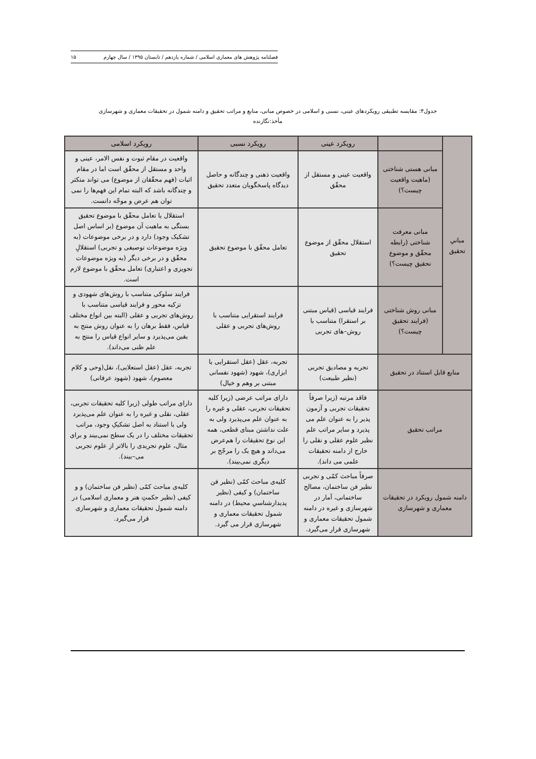فصلنامه پژوهش های معماری اسلامی / شماره یازدهم / تابستان ۱۳۹۵ / سال چهارم ۱۵
جدول۴: مقایسه تطبیقی رویکردهای عینی، نسبی و اسلامی در خصوص مبانی، منابع و مراتب تحقیق و دامنه شمول در تحقیقات معماری و شهرسازی
مأخذ:نگارنده
| مبانیِ تحقیق | | رویکرد عینی | رویکرد نسبی | رویکرد اسلامی |
| | مبانی هستی شناختی (ماهیت واقعیت چیست؟) | واقعیت عینی و مستقل از محقّق | واقعیت ذهنی و چندگانه و حاصل دیدگاه پاسخگویان متعدد تحقیق | واقعیت در مقام ثبوت و نفس الامر، عینی و واحد و مستقل از محقّق است اما در مقام اثبات (فهم محقّقان از موضوع) می تواند متکثر و چندگانه باشد که البته تمام این فهم‌ها را نمی توان هم عرض و موجّه دانست. |
| | مبانی معرفت شناختی (رابطه محقّق و موضوع تحقیق چیست؟) | استقلال محقّق از موضوع تحقیق | تعامل محقّق با موضوع تحقیق | استقلال یا تعامل محقّق با موضوع تحقیق بستگی به ماهیت آن موضوع (بر اساس اصل تشکیک وجود) دارد و در برخی موضوعات (به ویژه موضوعات توصیفی و تجربی) استقلالِ محقّق و در برخی دیگر (به ویژه موضوعات تجویزی و اعتباری) تعامل محقّق با موضوع لازم است. |
| | مبانی روش شناختی (فرایند تحقیق چیست؟) | فرایند قیاسی (قیاس مبتنی بر استقرا) متناسب با روش–های تجربی | فرایند استقرایی متناسب با روش‌های تجربی و عقلی | فرایند سلوکی متناسب با روش‌های شهودی و تزکیه محور و فرایند قیاسی متناسب با روش‌های تجربی و عقلی (البته بین انواع مختلف قیاس، فقط برهان را به عنوان روش منتج به یقین می‌پذیرد و سایر انواع قیاس را منتج به علم ظنی می‌داند). |
| منابع قابل استناد در تحقیق | | تجربه و مصادیق تجربی (نظیر طبیعت) | تجربه، عقل (عقل استقرایی یا ابزاری)، شهود (شهود نفسانی مبتنی بر وهم و خیال) | تجربه، عقل (عقل استعلایی)، نقل(وحی و کلام معصوم)، شهود (شهود عرفانی) |
| مراتب تحقیق | | فاقد مرتبه (زیرا صرفاً تحقیقات تجربی و آزمون پذیر را به عنوان علم می پذیرد و سایر مراتب علم نظیر علوم عقلی و نقلی را خارج از دامنه تحقیقات علمی می داند). | دارای مراتب عرضی (زیرا کلیه تحقیقات تجربی، عقلی و غیره را به عنوان علم می‌پذیرد ولی به علت نداشتن مبنای قطعی، همه این نوع تحقیقات را هم‌عرض می‌داند و هیچ یک را مرجّح بر دیگری نمی‌بیند). | دارای مراتب طولی (زیرا کلیه تحقیقات تجربی، عقلی، نقلی و غیره را به عنوان علم می‌پذیرد ولی با استناد به اصل تشکیکِ وجود، مراتب تحقیقات مختلف را در یک سطح نمی‌بیند و برای مثال، علوم تجریدی را بالاتر از علوم تجربی می–بیند). |
| دامنه شمول رویکرد در تحقیقات معماری و شهرسازی | | صرفاً مباحث کمّی و تجربی نظیر فن ساختمان، مصالح ساختمانی، آمار در شهرسازی و غیره در دامنه شمول تحقیقات معماری و شهرسازی قرار می‌گیرد. | کلیه‌ی مباحث کمّی (نظیر فن ساختمان) و کیفی (نظیر پدیدارشناسیِ محیط) در دامنه شمول تحقیقات معماری و شهرسازی قرار می گیرد. | کلیه‌ی مباحث کمّی (نظیر فن ساختمان) و و کیفی (نظیر حکمتِ هنر و معماری اسلامی) در دامنه شمول تحقیقات معماری و شهرسازی قرار می‌گیرد. |